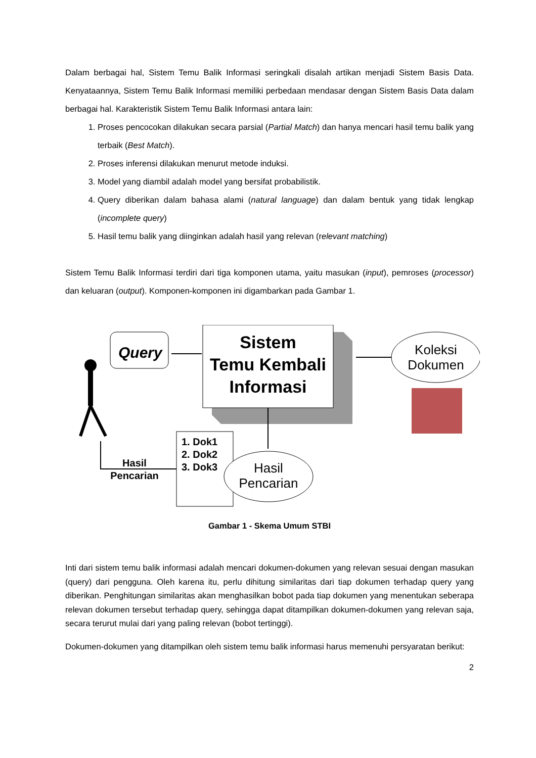Dalam berbagai hal, Sistem Temu Balik Informasi seringkali disalah artikan menjadi Sistem Basis Data. Kenyataannya, Sistem Temu Balik Informasi memiliki perbedaan mendasar dengan Sistem Basis Data dalam berbagai hal. Karakteristik Sistem Temu Balik Informasi antara lain:
1. Proses pencocokan dilakukan secara parsial (Partial Match) dan hanya mencari hasil temu balik yang terbaik (Best Match).
2. Proses inferensi dilakukan menurut metode induksi.
3. Model yang diambil adalah model yang bersifat probabilistik.
4. Query diberikan dalam bahasa alami (natural language) dan dalam bentuk yang tidak lengkap (incomplete query)
5. Hasil temu balik yang diinginkan adalah hasil yang relevan (relevant matching)
Sistem Temu Balik Informasi terdiri dari tiga komponen utama, yaitu masukan (input), pemroses (processor) dan keluaran (output). Komponen-komponen ini digambarkan pada Gambar 1.
Query
Sistem
Temu Kembali
Informasi
Koleksi
Dokumen
1. Dok1
2. Dok2
3. Dok3
Hasil
Pencarian
Hasil
Pencarian
Gambar 1 - Skema Umum STBI
Inti dari sistem temu balik informasi adalah mencari dokumen-dokumen yang relevan sesuai dengan masukan (query) dari pengguna. Oleh karena itu, perlu dihitung similaritas dari tiap dokumen terhadap query yang diberikan. Penghitungan similaritas akan menghasilkan bobot pada tiap dokumen yang menentukan seberapa relevan dokumen tersebut terhadap query, sehingga dapat ditampilkan dokumen-dokumen yang relevan saja, secara terurut mulai dari yang paling relevan (bobot tertinggi).
Dokumen-dokumen yang ditampilkan oleh sistem temu balik informasi harus memenuhi persyaratan berikut:
2